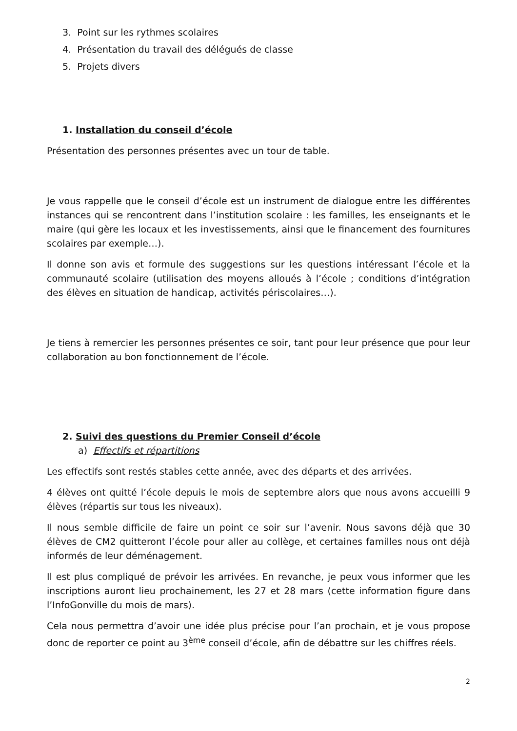3. Point sur les rythmes scolaires
4. Présentation du travail des délégués de classe
5. Projets divers
1. Installation du conseil d’école
Présentation des personnes présentes avec un tour de table.
Je vous rappelle que le conseil d’école est un instrument de dialogue entre les différentes instances qui se rencontrent dans l’institution scolaire : les familles, les enseignants et le maire (qui gère les locaux et les investissements, ainsi que le financement des fournitures scolaires par exemple…).
Il donne son avis et formule des suggestions sur les questions intéressant l’école et la communauté scolaire (utilisation des moyens alloués à l’école ; conditions d’intégration des élèves en situation de handicap, activités périscolaires…).
Je tiens à remercier les personnes présentes ce soir, tant pour leur présence que pour leur collaboration au bon fonctionnement de l’école.
2. Suivi des questions du Premier Conseil d’école
a) Effectifs et répartitions
Les effectifs sont restés stables cette année, avec des départs et des arrivées.
4 élèves ont quitté l’école depuis le mois de septembre alors que nous avons accueilli 9 élèves (répartis sur tous les niveaux).
Il nous semble difficile de faire un point ce soir sur l’avenir. Nous savons déjà que 30 élèves de CM2 quitteront l’école pour aller au collège, et certaines familles nous ont déjà informés de leur déménagement.
Il est plus compliqué de prévoir les arrivées. En revanche, je peux vous informer que les inscriptions auront lieu prochainement, les 27 et 28 mars (cette information figure dans l’InfoGonville du mois de mars).
Cela nous permettra d’avoir une idée plus précise pour l’an prochain, et je vous propose donc de reporter ce point au 3<sup>ème</sup> conseil d’école, afin de débattre sur les chiffres réels.
2